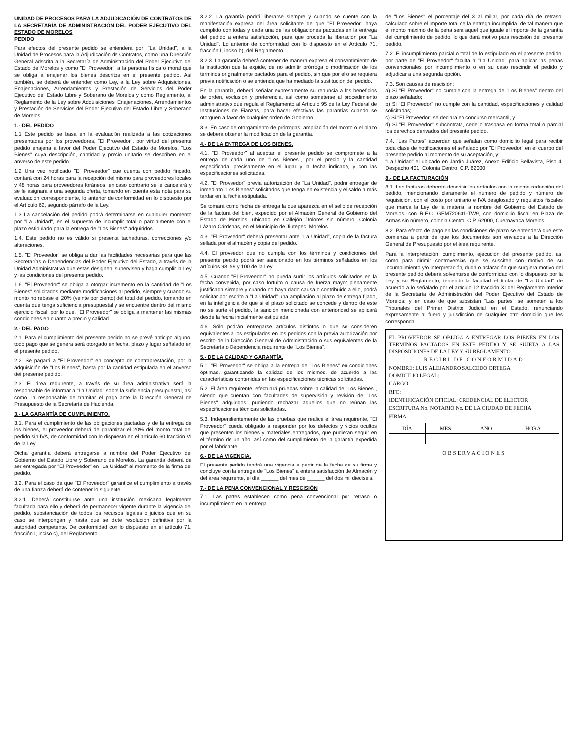UNIDAD DE PROCESOS PARA LA ADJUDICACIÓN DE CONTRATOS DE LA SECRETARÍA DE ADMINISTRACIÓN DEL PODER EJECUTIVO DEL ESTADO DE MORELOS
PEDIDO
Para efectos del presente pedido se entenderá por: "La Unidad", a la Unidad de Procesos para la Adjudicación de Contratos, como una Dirección General adscrita a la Secretaría de Administración del Poder Ejecutivo del Estado de Morelos y como "El Proveedor", a la persona física o moral que se obliga a enajenar los bienes descritos en el presente pedido. Así también, se deberá de entender como Ley, a la Ley sobre Adquisiciones, Enajenaciones, Arrendamientos y Prestación de Servicios del Poder Ejecutivo del Estado Libre y Soberano de Morelos y como Reglamento, al Reglamento de la Ley sobre Adquisiciones, Enajenaciones, Arrendamientos y Prestación de Servicios del Poder Ejecutivo del Estado Libre y Soberano de Morelos.
1.- DEL PEDIDO
1.1 Este pedido se basa en la evaluación realizada a las cotizaciones presentadas por los proveedores, "El Proveedor", por virtud del presente pedido enajena a favor del Poder Ejecutivo del Estado de Morelos, "Los Bienes" cuya descripción, cantidad y precio unitario se describen en el anverso de este pedido.
1.2 Una vez notificado "El Proveedor" que cuenta con pedido fincado, contará con 24 horas para la recepción del mismo para proveedores locales y 48 horas para proveedores foráneos, en caso contrario se le cancelará y se le asignará a una segunda oferta, tomando en cuenta esta nota para su evaluación correspondiente, lo anterior de conformidad en lo dispuesto por el Artículo 62, segundo párrafo de la Ley.
1.3 La cancelación del pedido podrá determinarse en cualquier momento por "La Unidad", en el supuesto de incumplir total o parcialmente con el plazo estipulado para la entrega de "Los Bienes" adquiridos.
1.4. Este pedido no es válido si presenta tachaduras, correcciones y/o alteraciones.
1.5. "El Proveedor" se obliga a dar las facilidades necesarias para que las Secretarías o Dependencias del Poder Ejecutivo del Estado, a través de la Unidad Administrativa que estas designen, supervisen y haga cumplir la Ley y las condiciones del presente pedido.
1.6. "El Proveedor" se obliga a otorgar incremento en la cantidad de "Los Bienes" solicitados mediante modificaciones al pedido, siempre y cuando su monto no rebase el 20% (veinte por ciento) del total del pedido, tomando en cuenta que tenga suficiencia presupuestal y se encuentre dentro del mismo ejercicio fiscal, por lo que, "El Proveedor" se obliga a mantener las mismas condiciones en cuanto a precio y calidad.
2.- DEL PAGO
2.1. Para el cumplimiento del presente pedido no se prevé anticipo alguno, todo pago que se genera será otorgado en fecha, plazo y lugar señalado en el presente pedido.
2.2. Se pagará a "El Proveedor" en concepto de contraprestación, por la adquisición de "Los Bienes", hasta por la cantidad estipulada en el anverso del presente pedido.
2.3. El área requirente, a través de su área administrativa será la responsable de informar a "La Unidad" sobre la suficiencia presupuestal, así como, la responsable de tramitar el pago ante la Dirección General de Presupuesto de la Secretaría de Hacienda.
3.- LA GARANTÍA DE CUMPLIMIENTO.
3.1. Para el cumplimiento de las obligaciones pactadas y de la entrega de los bienes, el proveedor deberá de garantizar el 20% del monto total del pedido sin IVA, de conformidad con lo dispuesto en el artículo 60 fracción VI de la Ley.
Dicha garantía deberá entregarse a nombre del Poder Ejecutivo del Gobierno del Estado Libre y Soberano de Morelos. La garantía deberá de ser entregada por "El Proveedor" en "La Unidad" al momento de la firma del pedido.
3.2. Para el caso de que "El Proveedor" garantice el cumplimiento a través de una fianza deberá de contener lo siguiente:
3.2.1. Deberá constituirse ante una institución mexicana legalmente facultada para ello y deberá de permanecer vigente durante la vigencia del pedido, substanciación de todos los recursos legales o juicios que en su caso se interpongan y hasta que se dicte resolución definitiva por la autoridad competente. De conformidad con lo dispuesto en el artículo 71, fracción I, inciso c), del Reglamento.
3.2.2. La garantía podrá liberarse siempre y cuando se cuente con la manifestación expresa del área solicitante de que "El Proveedor" haya cumplido con todas y cada una de las obligaciones pactadas en la entrega del pedido a entera satisfacción, para que proceda la liberación por "La Unidad". Lo anterior de conformidad con lo dispuesto en el Artículo 71, fracción I, inciso b), del Reglamento.
3.2.3. La garantía deberá contener de manera expresa el consentimiento de la institución que la expide, de no admitir prórroga o modificación de los términos originalmente pactados para el pedido, sin que por ello se requiera previa notificación o se entienda que ha mediado la sustitución del pedido.
En la garantía, deberá señalar expresamente su renuncia a los beneficios de orden, exclusión y preferencia, así como someterse al procedimiento administrativo que regula el Reglamento al Artículo 95 de la Ley Federal de Instituciones de Fianzas, para hacer efectivas las garantías cuando se otorguen a favor de cualquier orden de Gobierno.
3.3. En caso de otorgamiento de prórrogas, ampliación del monto o el plazo se deberá obtener la modificación de la garantía.
4.- DE LA ENTREGA DE LOS BIENES.
4.1. "El Proveedor" al aceptar el presente pedido se compromete a la entrega de cada uno de "Los Bienes", por el precio y la cantidad especificada, precisamente en el lugar y la fecha indicada, y con las especificaciones solicitadas.
4.2. "El Proveedor" previa autorización de "La Unidad", podrá entregar de inmediato "Los Bienes" solicitados que tenga en existencia y el saldo a más tardar en la fecha estipulada.
Se tomará como fecha de entrega la que aparezca en el sello de recepción de la factura del bien, expedido por el Almacén General de Gobierno del Estado de Morelos, ubicado en Callejón Dolores sin número, Colonia Lázaro Cárdenas, en el Municipio de Jiutepec, Morelos.
4.3. "El Proveedor" deberá presentar ante "La Unidad", copia de la factura sellada por el almacén y copia del pedido.
4.4. El proveedor que no cumpla con los términos y condiciones del presente pedido podrá ser sancionado en los términos señalados en los artículos 98, 99 y 100 de la Ley.
4.5. Cuando "El Proveedor" no pueda surtir los artículos solicitados en la fecha convenida, por caso fortuito o causa de fuerza mayor plenamente justificada siempre y cuando no haya dado causa o contribuido a ello, podrá solicitar por escrito a "La Unidad" una ampliación al plazo de entrega fijado, en la inteligencia de que si el plazo solicitado se concede y dentro de este no se surte el pedido, la sanción mencionada con anterioridad se aplicará desde la fecha inicialmente estipulada.
4.6. Sólo podrán entregarse artículos distintos o que se consideren equivalentes a los estipulados en los pedidos con la previa autorización por escrito de la Dirección General de Administración o sus equivalentes de la Secretaría o Dependencia requirente de "Los Bienes".
5.- DE LA CALIDAD Y GARANTÍA.
5.1. "El Proveedor" se obliga a la entrega de "Los Bienes" en condiciones óptimas, garantizando la calidad de los mismos, de acuerdo a las características contenidas en las especificaciones técnicas solicitadas.
5.2. El área requirente, efectuará pruebas sobre la calidad de "Los Bienes", siendo que cuentan con facultades de supervisión y revisión de "Los Bienes" adquiridos, pudiendo rechazar aquellos que no reúnan las especificaciones técnicas solicitadas.
5.3. Independientemente de las pruebas que realice el área requirente, "El Proveedor" queda obligado a responder por los defectos y vicios ocultos que presenten los bienes y materiales entregados, que pudieran seguir en el término de un año, así como del cumplimiento de la garantía expedida por el fabricante.
6.- DE LA VIGENCIA.
El presente pedido tendrá una vigencia a partir de la fecha de su firma y concluye con la entrega de "Los Bienes" a entera satisfacción de Almacén y del área requirente, el día ______ del mes de ______ del dos mil dieciséis.
7.- DE LA PENA CONVENCIONAL Y RESCISIÓN
7.1. Las partes establecen como pena convencional por retraso o incumplimiento en la entrega
de "Los Bienes" el porcentaje del 3 al millar, por cada día de retraso, calculado sobre el importe total de la entrega incumplida, de tal manera que el monto máximo de la pena será aquel que iguale el importe de la garantía del cumplimiento de pedido, lo que dará motivo para rescisión del presente pedido.
7.2. El incumplimiento parcial o total de lo estipulado en el presente pedido, por parte de "El Proveedor" faculta a "La Unidad" para aplicar las penas convencionales por incumplimiento o en su caso rescindir el pedido y adjudicar a una segunda opción.
7.3. Son causas de rescisión:
a) Si "El Proveedor" no cumple con la entrega de "Los Bienes" dentro del plazo señalado;
b) Si "El Proveedor" no cumple con la cantidad, especificaciones y calidad solicitadas;
c) Si "El Proveedor" se declara en concurso mercantil, y
d) Si "El Proveedor" subcontrata, cede o traspasa en forma total o parcial los derechos derivados del presente pedido.
7.4. "Las Partes" acuerdan que señalan como domicilio legal para recibir toda clase de notificaciones el señalado por "El Proveedor" en el cuerpo del presente pedido al momento de su aceptación, y;
"La Unidad" el ubicado en Jardín Juárez, Anexo Edificio Bellavista, Piso 4, Despacho 401, Colonia Centro, C.P. 62000.
8.- DE LA FACTURACIÓN
8.1. Las facturas deberán describir los artículos con la misma redacción del pedido, mencionando claramente el número de pedido y número de requisición, con el costo por unitario e IVA desglosado y requisitos fiscales que marca la Ley de la materia, a nombre del Gobierno del Estado de Morelos, con R.F.C. GEM720601-TW9, con domicilio fiscal en Plaza de Armas sin número, colonia Centro, C.P. 62000, Cuernavaca Morelos.
8.2. Para efecto de pago en las condiciones de plazo se entenderá que este comienza a partir de que los documentos son enviados a la Dirección General de Presupuesto por el área requirente.
Para la interpretación, cumplimiento, ejecución del presente pedido, así como para dirimir controversias que se susciten con motivo de su incumplimiento y/o interpretación, duda o aclaración que surgiera motivo del presente pedido deberá solventarse de conformidad con lo dispuesto por la Ley y su Reglamento, teniendo la facultad el titular de "La Unidad" de acuerdo a lo señalado por el artículo 12 fracción XI del Reglamento Interior de la Secretaría de Administración del Poder Ejecutivo del Estado de Morelos; y en caso de que subsistan "Las partes" se someten a los Tribunales del Primer Distrito Judicial en el Estado, renunciando expresamente al fuero y jurisdicción de cualquier otro domicilio que les corresponda.
EL PROVEEDOR SE OBLIGA A ENTREGAR LOS BIENES EN LOS TERMINOS PACTADOS EN ESTE PEDIDO Y SE SUJETA A LAS DISPOSICIONES DE LA LEY Y SU REGLAMENTO.
RECIBI DE CONFORMIDAD
NOMBRE: LUIS ALEJANDRO SALCEDO ORTEGA
DOMICILIO LEGAL:
CARGO:
RFC:
IDENTIFICACIÓN OFICIAL: CREDENCIAL DE ELECTOR
ESCRITURA No. NOTARIO No. DE LA CIUDAD DE FECHA
FIRMA:
| DÍA | MES | AÑO | HORA |
| --- | --- | --- | --- |
OBSERVACIONES